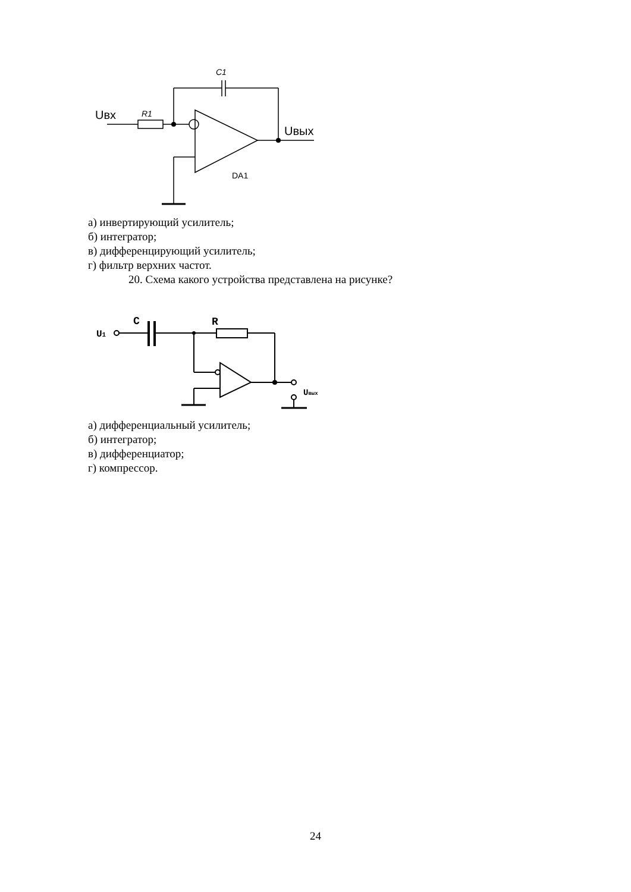Uвх
R1
C1
Uвых
DA1
а) инвертирующий усилитель;
б) интегратор;
в) дифференцирующий усилитель;
г) фильтр верхних частот.
20. Схема какого устройства представлена на рисунке?
U1
C
R
Uвых
а) дифференциальный усилитель;
б) интегратор;
в) дифференциатор;
г) компрессор.
24